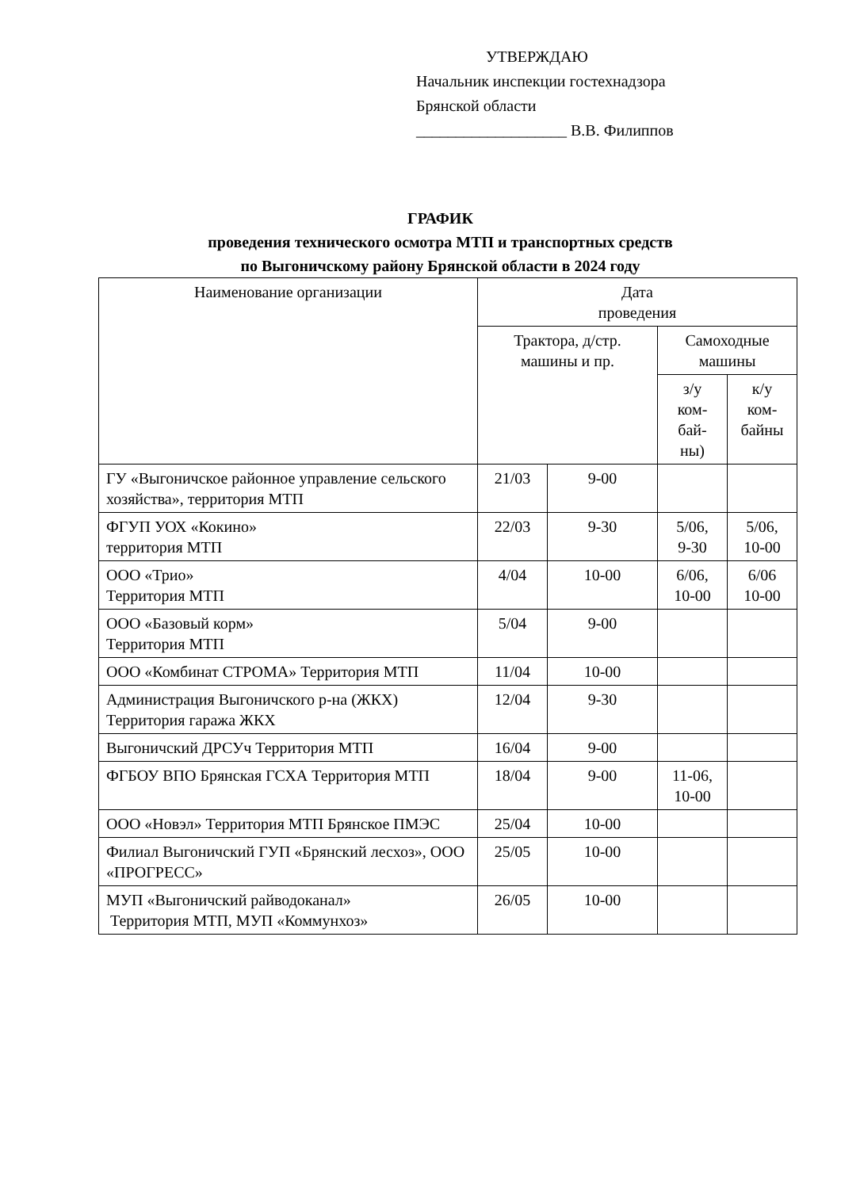УТВЕРЖДАЮ
Начальник инспекции гостехнадзора
Брянской области
___________________ В.В. Филиппов
ГРАФИК
проведения технического осмотра МТП и транспортных средств
по Выгоничскому району Брянской области в 2024 году
| Наименование организации | Дата проведения | | | |
| --- | --- | --- | --- | --- |
| | Трактора, д/стр. машины и пр. | | Самоходные машины | |
| | | | з/у ком- бай- ны) | к/у ком- байны |
| ГУ «Выгоничское районное управление сельского хозяйства», территория МТП | 21/03 | 9-00 | | |
| ФГУП УОХ «Кокино» территория МТП | 22/03 | 9-30 | 5/06, 9-30 | 5/06, 10-00 |
| ООО «Трио» Территория МТП | 4/04 | 10-00 | 6/06, 10-00 | 6/06 10-00 |
| ООО «Базовый корм» Территория МТП | 5/04 | 9-00 | | |
| ООО «Комбинат СТРОМА» Территория МТП | 11/04 | 10-00 | | |
| Администрация Выгоничского р-на (ЖКХ) Территория гаража ЖКХ | 12/04 | 9-30 | | |
| Выгоничский ДРСУч Территория МТП | 16/04 | 9-00 | | |
| ФГБОУ ВПО Брянская ГСХА Территория МТП | 18/04 | 9-00 | 11-06, 10-00 | |
| ООО «Новэл» Территория МТП Брянское ПМЭС | 25/04 | 10-00 | | |
| Филиал Выгоничский ГУП «Брянский лесхоз», ООО «ПРОГРЕСС» | 25/05 | 10-00 | | |
| МУП «Выгоничский райводоканал» Территория МТП, МУП «Коммунхоз» | 26/05 | 10-00 | | |